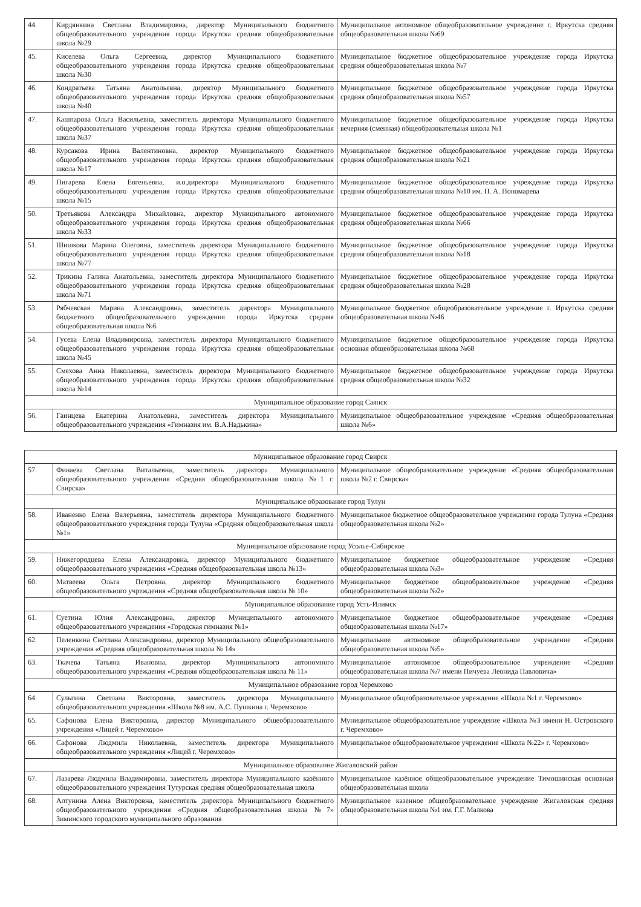| 44. | Кирдянкина Светлана Владимировна, директор Муниципального бюджетного общеобразовательного учреждения города Иркутска средняя общеобразовательная школа №29 | Муниципальное автономное общеобразовательное учреждение г. Иркутска средняя общеобразовательная школа №69 |
| 45. | Киселева Ольга Сергеевна, директор Муниципального бюджетного общеобразовательного учреждения города Иркутска средняя общеобразовательная школа №30 | Муниципальное бюджетное общеобразовательное учреждение города Иркутска средняя общеобразовательная школа №7 |
| 46. | Кондратьева Татьяна Анатольевна, директор Муниципального бюджетного общеобразовательного учреждения города Иркутска средняя общеобразовательная школа №40 | Муниципальное бюджетное общеобразовательное учреждение города Иркутска средняя общеобразовательная школа №57 |
| 47. | Кашпарова Ольга Васильевна, заместитель директора Муниципального бюджетного общеобразовательного учреждения города Иркутска средняя общеобразовательная школа №37 | Муниципальное бюджетное общеобразовательное учреждение города Иркутска вечерняя (сменная) общеобразовательная школа №1 |
| 48. | Курсакова Ирина Валентиновна, директор Муниципального бюджетного общеобразовательного учреждения города Иркутска средняя общеобразовательная школа №17 | Муниципальное бюджетное общеобразовательное учреждение города Иркутска средняя общеобразовательная школа №21 |
| 49. | Пигарева Елена Евгеньевна, и.о.директора Муниципального бюджетного общеобразовательного учреждения города Иркутска средняя общеобразовательная школа №15 | Муниципальное бюджетное общеобразовательное учреждение города Иркутска средняя общеобразовательная школа №10 им. П. А. Пономарева |
| 50. | Третьякова Александра Михайловна, директор Муниципального автономного общеобразовательного учреждения города Иркутска средняя общеобразовательная школа №33 | Муниципальное бюджетное общеобразовательное учреждение города Иркутска средняя общеобразовательная школа №66 |
| 51. | Шишкова Марина Олеговна, заместитель директора Муниципального бюджетного общеобразовательного учреждения города Иркутска средняя общеобразовательная школа №77 | Муниципальное бюджетное общеобразовательное учреждение города Иркутска средняя общеобразовательная школа №18 |
| 52. | Трикина Галина Анатольевна, заместитель директора Муниципального бюджетного общеобразовательного учреждения города Иркутска средняя общеобразовательная школа №71 | Муниципальное бюджетное общеобразовательное учреждение города Иркутска средняя общеобразовательная школа №28 |
| 53. | Рябчевская Марина Александровна, заместитель директора Муниципального бюджетного общеобразовательного учреждения города Иркутска средняя общеобразовательная школа №6 | Муниципальное бюджетное общеобразовательное учреждение г. Иркутска средняя общеобразовательная школа №46 |
| 54. | Гусева Елена Владимировна, заместитель директора Муниципального бюджетного общеобразовательного учреждения города Иркутска средняя общеобразовательная школа №45 | Муниципальное бюджетное общеобразовательное учреждение города Иркутска основная общеобразовательная школа №68 |
| 55. | Смехова Анна Николаевна, заместитель директора Муниципального бюджетного общеобразовательного учреждения города Иркутска средняя общеобразовательная школа №14 | Муниципальное бюджетное общеобразовательное учреждение города Иркутска средняя общеобразовательная школа №32 |
| Муниципальное образование город Саянск | | |
| 56. | Гаинцева Екатерина Анатольевна, заместитель директора Муниципального общеобразовательного учреждения «Гимназия им. В.А.Надькина» | Муниципальное общеобразовательное учреждение «Средняя общеобразовательная школа №6» |
| Муниципальное образование город Свирск | | |
| 57. | Финаева Светлана Витальевна, заместитель директора Муниципального общеобразовательного учреждения «Средняя общеобразовательная школа №1 г. Свирска» | Муниципальное общеобразовательное учреждение «Средняя общеобразовательная школа №2 г. Свирска» |
| Муниципальное образование город Тулун | | |
| 58. | Иваненко Елена Валерьевна, заместитель директора Муниципального бюджетного общеобразовательного учреждения города Тулуна «Средняя общеобразовательная школа №1» | Муниципальное бюджетное общеобразовательное учреждение города Тулуна «Средняя общеобразовательная школа №2» |
| Муниципальное образование город Усолье-Сибирское | | |
| 59. | Нижегородцева Елена Александровна, директор Муниципального бюджетного общеобразовательного учреждения «Средняя общеобразовательная школа №13» | Муниципальное бюджетное общеобразовательное учреждение «Средняя общеобразовательная школа №3» |
| 60. | Матвеева Ольга Петровна, директор Муниципального бюджетного общеобразовательного учреждения «Средняя общеобразовательная школа № 10» | Муниципальное бюджетное общеобразовательное учреждение «Средняя общеобразовательная школа №2» |
| Муниципальное образование город Усть-Илимск | | |
| 61. | Суетина Юлия Александровна, директор Муниципального автономного общеобразовательного учреждения «Городская гимназия №1» | Муниципальное бюджетное общеобразовательное учреждение «Средняя общеобразовательная школа №17» |
| 62. | Пеленкина Светлана Александровна, директор Муниципального общеобразовательного учреждения «Средняя общеобразовательная школа № 14» | Муниципальное автономное общеобразовательное учреждение «Средняя общеобразовательная школа №5» |
| 63. | Ткачева Татьяна Ивановна, директор Муниципального автономного общеобразовательного учреждения «Средняя общеобразовательная школа № 11» | Муниципальное автономное общеобразовательное учреждение «Средняя общеобразовательная школа №7 имени Пичуева Леонида Павловича» |
| Муниципальное образование город Черемхово | | |
| 64. | Сульгина Светлана Викторовна, заместитель директора Муниципального общеобразовательного учреждения «Школа №8 им. А.С. Пушкина г. Черемхово» | Муниципальное общеобразовательное учреждение «Школа №1 г. Черемхово» |
| 65. | Сафонова Елена Викторовна, директор Муниципального общеобразовательного учреждения «Лицей г. Черемхово» | Муниципальное общеобразовательное учреждение «Школа №3 имени Н. Островского г. Черемхово» |
| 66. | Сафонова Людмила Николаевна, заместитель директора Муниципального общеобразовательного учреждения «Лицей г. Черемхово» | Муниципальное общеобразовательное учреждение «Школа №22» г. Черемхово» |
| Муниципальное образование Жигаловский район | | |
| 67. | Лазарева Людмила Владимировна, заместитель директора Муниципального казённого общеобразовательного учреждения Тутурская средняя общеобразовательная школа | Муниципальное казённое общеобразовательное учреждение Тимошинская основная общеобразовательная школа |
| 68. | Алтунина Алена Викторовна, заместитель директора Муниципального бюджетного общеобразовательного учреждения «Средняя общеобразовательная школа №7» Зиминского городского муниципального образования | Муниципальное казенное общеобразовательное учреждение Жигаловская средняя общеобразовательная школа №1 им. Г.Г. Малкова |